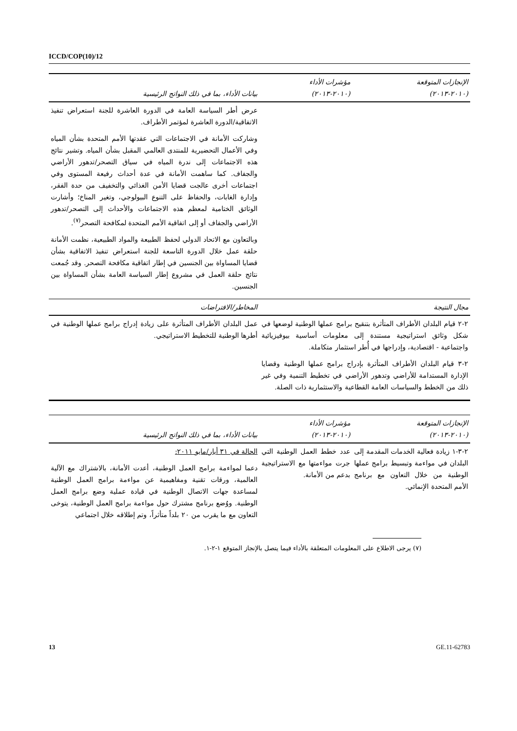ICCD/COP(10)/12
| الإنجازات المتوقعة (٢٠١٠-٢٠١٣) | مؤشرات الأداء (٢٠١٠-٢٠١٣) | بيانات الأداء، بما في ذلك النواتج الرئيسية |
| --- | --- | --- |
| | | عرض أطر السياسة العامة في الدورة العاشرة للجنة استعراض تنفيذ الاتفاقية/الدورة العاشرة لمؤتمر الأطراف. وشاركت الأمانة في الاجتماعات التي عقدتها الأمم المتحدة بشأن المياه وفي الأعمال التحضيرية للمنتدى العالمي المقبل بشأن المياه. وتشير نتائج هذه الاجتماعات إلى ندرة المياه في سياق التصحر/تدهور الأراضي والجفاف. كما ساهمت الأمانة في عدة أحداث رفيعة المستوى وفي اجتماعات أخرى عالجت قضايا الأمن الغذائي والتخفيف من حدة الفقر، وإدارة الغابات، والحفاظ على التنوع البيولوجي، وتغير المناخ؛ وأشارت الوثائق الختامية لمعظم هذه الاجتماعات والأحداث إلى التصحر/تدهور الأراضي والجفاف أو إلى اتفاقية الأمم المتحدة لمكافحة التصحر<sup>(٧)</sup>. وبالتعاون مع الاتحاد الدولي لحفظ الطبيعة والمواد الطبيعية، نظمت الأمانة حلقة عمل خلال الدورة التاسعة للجنة استعراض تنفيذ الاتفاقية بشأن قضايا المساواة بين الجنسين في إطار اتفاقية مكافحة التصحر. وقد جُمعت نتائج حلقة العمل في مشروع إطار السياسة العامة بشأن المساواة بين الجنسين. |
| مجال النتيجة | | المخاطر/الافتراضات |
| ٢-٢ قيام البلدان الأطراف المتأثرة بتنقيح برامج عملها الوطنية لوضعها في شكل وثائق استراتيجية مستندة إلى معلومات أساسية بيوفيزيائية واجتماعية - اقتصادية، وإدراجها في أُطر استثمار متكاملة. ٢-٣ قيام البلدان الأطراف المتأثرة بإدراج برامج عملها الوطنية وقضايا الإدارة المستدامة للأراضي وتدهور الأراضي في تخطيط التنمية وفي غير ذلك من الخطط والسياسات العامة القطاعية والاستثمارية ذات الصلة. | | عمل البلدان الأطراف المتأثرة على زيادة إدراج برامج عملها الوطنية في أطرها الوطنية للتخطيط الاستراتيجي. |
| الإنجازات المتوقعة (٢٠١٠-٢٠١٣) | مؤشرات الأداء (٢٠١٠-٢٠١٣) | بيانات الأداء، بما في ذلك النواتج الرئيسية |
| --- | --- | --- |
| ٢-٣-١ زيادة فعالية الخدمات المقدمة إلى البلدان في مواءمة وتبسيط برامج عملها الوطنية من خلال التعاون مع برنامج الأمم المتحدة الإنمائي. | عدد خطط العمل الوطنية التي جرت مواءمتها مع الاستراتيجية بدعم من الأمانة. | الحالة في ٣١ أيار/مايو ٢٠١١: دعما لمواءمة برامج العمل الوطنية، أعدت الأمانة، بالاشتراك مع الآلية العالمية، ورقات تقنية ومفاهيمية عن مواءمة برامج العمل الوطنية لمساعدة جهات الاتصال الوطنية في قيادة عملية وضع برامج العمل الوطنية. ووُضع برنامج مشترك حول مواءمة برامج العمل الوطنية، يتوخى التعاون مع ما يقرب من ٢٠ بلداً متأثراً، وتم إطلاقه خلال اجتماعي |
(٧) يرجى الاطلاع على المعلومات المتعلقة بالأداء فيما يتصل بالإنجاز المتوقع ١-٢-١.
13 GE.11-62783